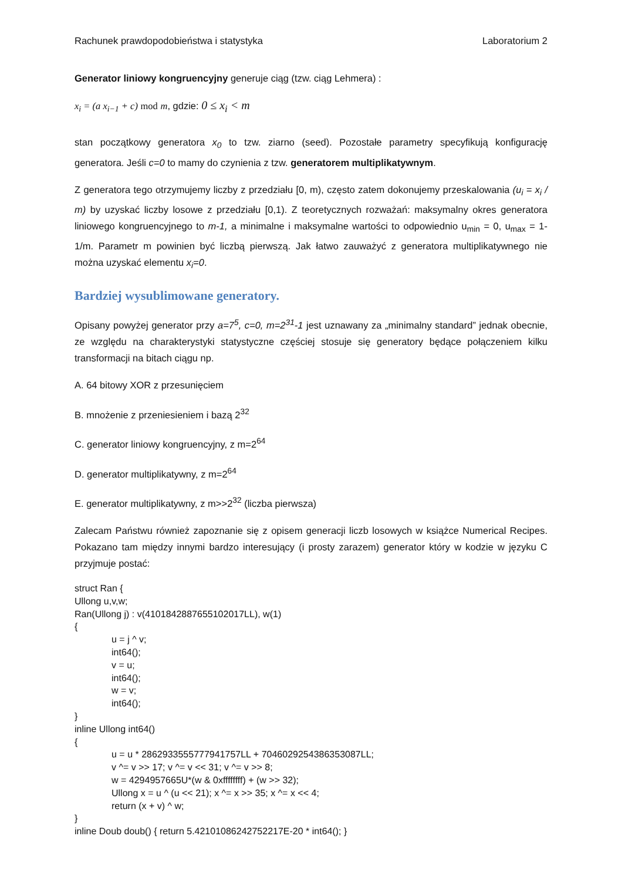Rachunek prawdopodobieństwa i statystyka Laboratorium 2
Generator liniowy kongruencyjny generuje ciąg (tzw. ciąg Lehmera) :
x<sub>i</sub> = (a x<sub>i−1</sub> + c) mod m, gdzie: 0 ≤ x<sub>i</sub> < m
stan początkowy generatora x<sub>0</sub> to tzw. ziarno (seed). Pozostałe parametry specyfikują konfigurację generatora. Jeśli c=0 to mamy do czynienia z tzw. generatorem multiplikatywnym.
Z generatora tego otrzymujemy liczby z przedziału [0, m), często zatem dokonujemy przeskalowania (u<sub>i</sub> = x<sub>i</sub> / m) by uzyskać liczby losowe z przedziału [0,1). Z teoretycznych rozważań: maksymalny okres generatora liniowego kongruencyjnego to m-1, a minimalne i maksymalne wartości to odpowiednio u<sub>min</sub> = 0, u<sub>max</sub> = 1-1/m. Parametr m powinien być liczbą pierwszą. Jak łatwo zauważyć z generatora multiplikatywnego nie można uzyskać elementu x<sub>i</sub>=0.
Bardziej wysublimowane generatory.
Opisany powyżej generator przy a=7<sup>5</sup>, c=0, m=2<sup>31</sup>-1 jest uznawany za „minimalny standard” jednak obecnie, ze względu na charakterystyki statystyczne częściej stosuje się generatory będące połączeniem kilku transformacji na bitach ciągu np.
A. 64 bitowy XOR z przesunięciem
B. mnożenie z przeniesieniem i bazą 2<sup>32</sup>
C. generator liniowy kongruencyjny, z m=2<sup>64</sup>
D. generator multiplikatywny, z m=2<sup>64</sup>
E. generator multiplikatywny, z m>>2<sup>32</sup> (liczba pierwsza)
Zalecam Państwu również zapoznanie się z opisem generacji liczb losowych w książce Numerical Recipes. Pokazano tam między innymi bardzo interesujący (i prosty zarazem) generator który w kodzie w języku C przyjmuje postać:
struct Ran {
Ullong u,v,w;
Ran(Ullong j) : v(4101842887655102017LL), w(1)
{
u = j ^ v;
int64();
v = u;
int64();
w = v;
int64();
}
inline Ullong int64()
{
u = u * 2862933555777941757LL + 7046029254386353087LL;
v ^= v >> 17; v ^= v << 31; v ^= v >> 8;
w = 4294957665U*(w & 0xffffffff) + (w >> 32);
Ullong x = u ^ (u << 21); x ^= x >> 35; x ^= x << 4;
return (x + v) ^ w;
}
inline Doub doub() { return 5.42101086242752217E-20 * int64(); }